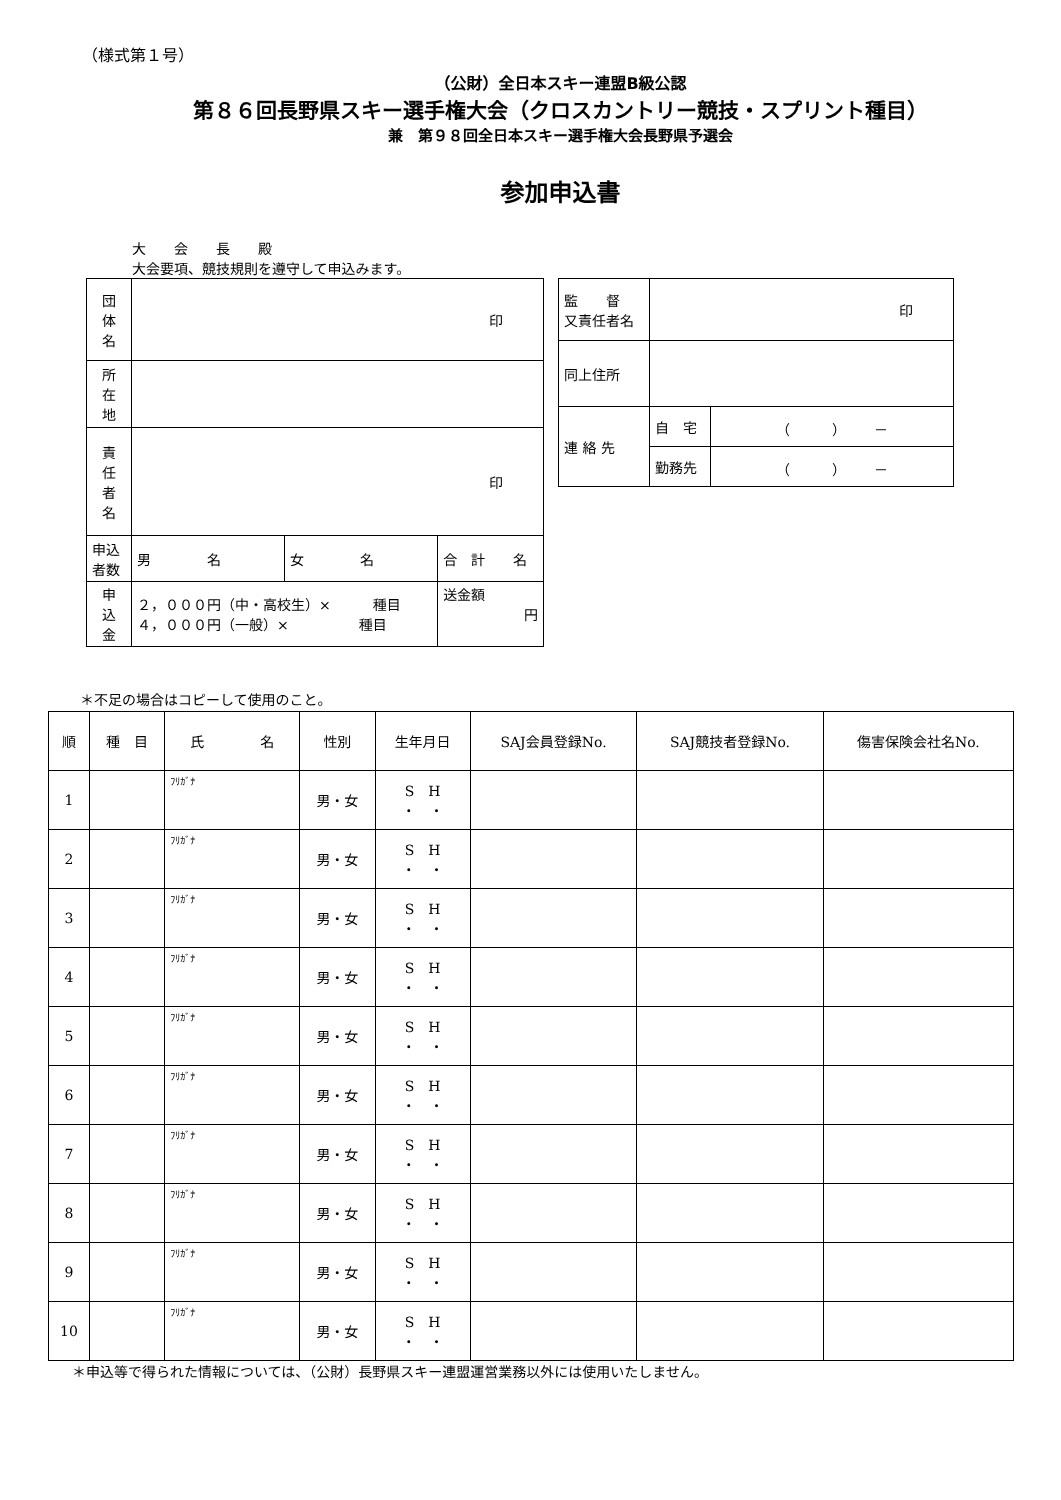（様式第１号）
（公財）全日本スキー連盟B級公認
第８６回長野県スキー選手権大会（クロスカントリー競技・スプリント種目）
兼　第９８回全日本スキー選手権大会長野県予選会
参加申込書
大　　会　　長　　殿
大会要項、競技規則を遵守して申込みます。
| 団 体 名 | 印 | | |
| 所 在 地 | | | |
| 責 任 者 名 | 印 | | |
| 申込 者数 | 男 名 | 女 名 | 合 計 名 |
| 申 込 金 | ２，０００円（中・高校生）× 種目 ４，０００円（一般）× 種目 | | 送金額 円 |
| 監 督 又責任者名 | 印 | |
| 同上住所 | | |
| 連 絡 先 | 自 宅 | （ ） － |
| | 勤務先 | （ ） － |
＊不足の場合はコピーして使用のこと。
| 順 | 種 目 | 氏 名 | 性別 | 生年月日 | SAJ会員登録No. | SAJ競技者登録No. | 傷害保険会社名No. |
| 1 | | ﾌﾘｶﾞﾅ | 男・女 | S H ・ ・ | | | |
| 2 | | ﾌﾘｶﾞﾅ | 男・女 | S H ・ ・ | | | |
| 3 | | ﾌﾘｶﾞﾅ | 男・女 | S H ・ ・ | | | |
| 4 | | ﾌﾘｶﾞﾅ | 男・女 | S H ・ ・ | | | |
| 5 | | ﾌﾘｶﾞﾅ | 男・女 | S H ・ ・ | | | |
| 6 | | ﾌﾘｶﾞﾅ | 男・女 | S H ・ ・ | | | |
| 7 | | ﾌﾘｶﾞﾅ | 男・女 | S H ・ ・ | | | |
| 8 | | ﾌﾘｶﾞﾅ | 男・女 | S H ・ ・ | | | |
| 9 | | ﾌﾘｶﾞﾅ | 男・女 | S H ・ ・ | | | |
| 10 | | ﾌﾘｶﾞﾅ | 男・女 | S H ・ ・ | | | |
＊申込等で得られた情報については、（公財）長野県スキー連盟運営業務以外には使用いたしません。